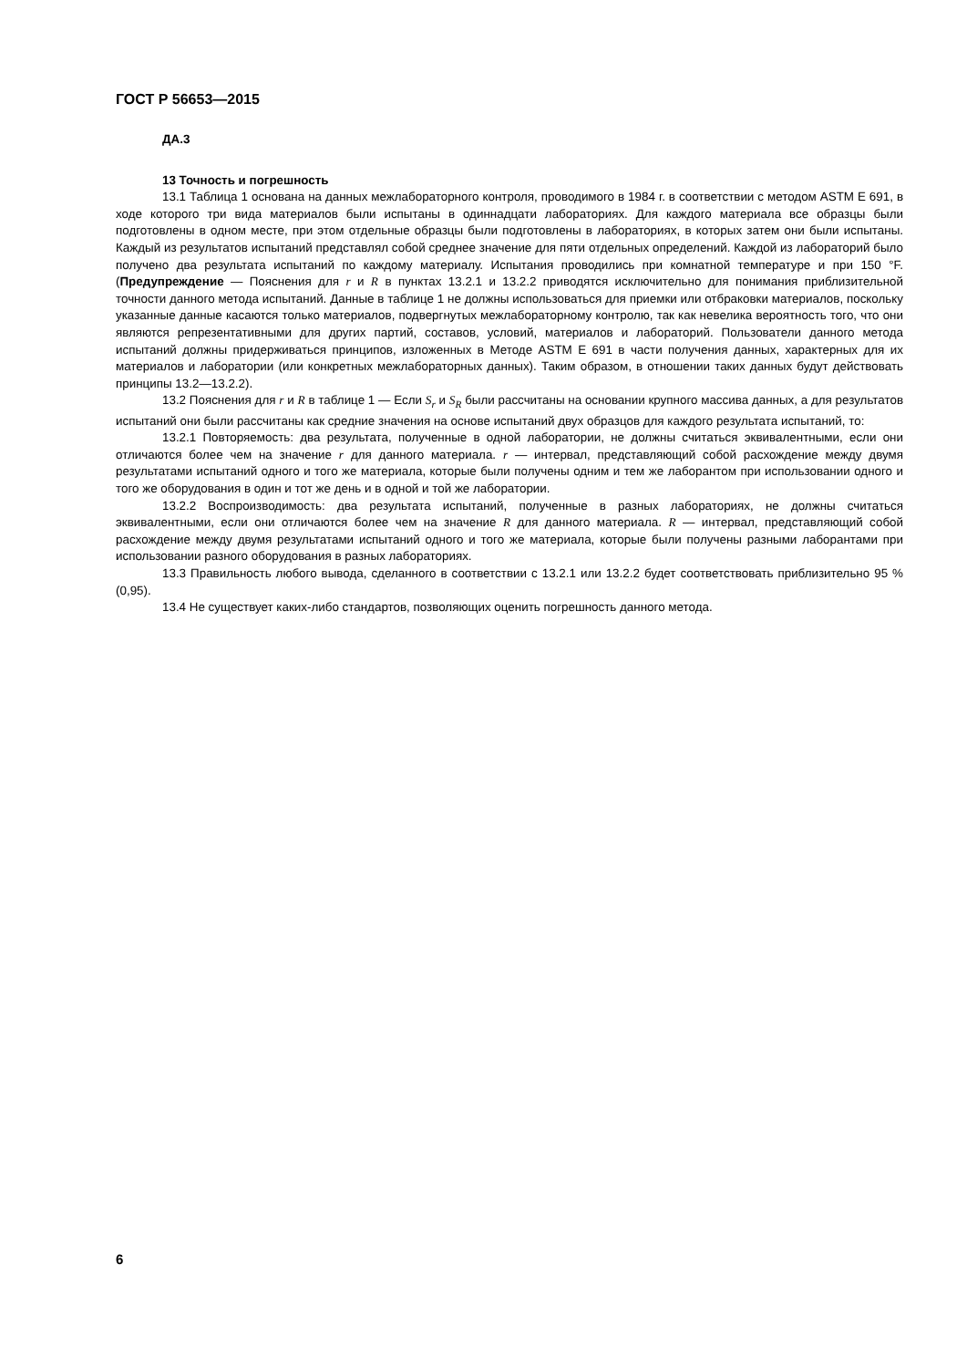ГОСТ Р 56653—2015
ДА.3
13 Точность и погрешность
13.1 Таблица 1 основана на данных межлабораторного контроля, проводимого в 1984 г. в соответствии с методом ASTM E 691, в ходе которого три вида материалов были испытаны в одиннадцати лабораториях. Для каждого материала все образцы были подготовлены в одном месте, при этом отдельные образцы были подготовлены в лабораториях, в которых затем они были испытаны. Каждый из результатов испытаний представлял собой среднее значение для пяти отдельных определений. Каждой из лабораторий было получено два результата испытаний по каждому материалу. Испытания проводились при комнатной температуре и при 150 °F. (Предупреждение — Пояснения для r и R в пунктах 13.2.1 и 13.2.2 приводятся исключительно для понимания приблизительной точности данного метода испытаний. Данные в таблице 1 не должны использоваться для приемки или отбраковки материалов, поскольку указанные данные касаются только материалов, подвергнутых межлабораторному контролю, так как невелика вероятность того, что они являются репрезентативными для других партий, составов, условий, материалов и лабораторий. Пользователи данного метода испытаний должны придерживаться принципов, изложенных в Методе ASTM E 691 в части получения данных, характерных для их материалов и лаборатории (или конкретных межлабораторных данных). Таким образом, в отношении таких данных будут действовать принципы 13.2—13.2.2).
13.2 Пояснения для r и R в таблице 1 — Если S<sub>r</sub> и S<sub>R</sub> были рассчитаны на основании крупного массива данных, а для результатов испытаний они были рассчитаны как средние значения на основе испытаний двух образцов для каждого результата испытаний, то:
13.2.1 Повторяемость: два результата, полученные в одной лаборатории, не должны считаться эквивалентными, если они отличаются более чем на значение r для данного материала. r — интервал, представляющий собой расхождение между двумя результатами испытаний одного и того же материала, которые были получены одним и тем же лаборантом при использовании одного и того же оборудования в один и тот же день и в одной и той же лаборатории.
13.2.2 Воспроизводимость: два результата испытаний, полученные в разных лабораториях, не должны считаться эквивалентными, если они отличаются более чем на значение R для данного материала. R — интервал, представляющий собой расхождение между двумя результатами испытаний одного и того же материала, которые были получены разными лаборантами при использовании разного оборудования в разных лабораториях.
13.3 Правильность любого вывода, сделанного в соответствии с 13.2.1 или 13.2.2 будет соответствовать приблизительно 95 % (0,95).
13.4 Не существует каких-либо стандартов, позволяющих оценить погрешность данного метода.
6